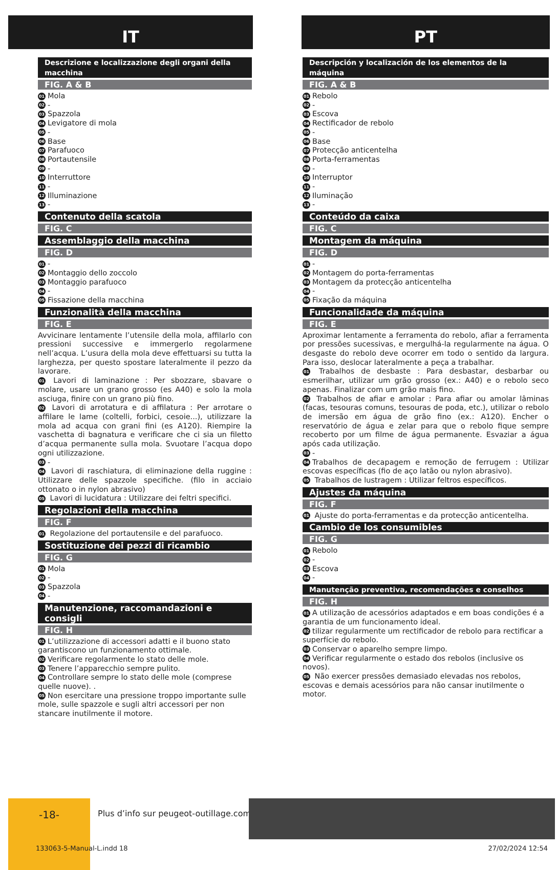IT
Descrizione e localizzazione degli organi della macchina
FIG. A & B
01 Mola
02 -
03 Spazzola
04 Levigatore di mola
05 -
06 Base
07 Parafuoco
08 Portautensile
09 -
10 Interruttore
11 -
12 Illuminazione
13 -
Contenuto della scatola
FIG. C
Assemblaggio della macchina
FIG. D
01 -
02 Montaggio dello zoccolo
03 Montaggio parafuoco
04 -
05 Fissazione della macchina
Funzionalità della macchina
FIG. E
Avvicinare lentamente l’utensile della mola, affilarlo con pressioni successive e immergerlo regolarmene nell’acqua. L’usura della mola deve effettuarsi su tutta la larghezza, per questo spostare lateralmente il pezzo da lavorare.
01 Lavori di laminazione : Per sbozzare, sbavare o molare, usare un grano grosso (es A40) e solo la mola asciuga, finire con un grano più fino.
02 Lavori di arrotatura e di affilatura : Per arrotare o affilare le lame (coltelli, forbici, cesoie...), utilizzare la mola ad acqua con grani fini (es A120). Riempire la vaschetta di bagnatura e verificare che ci sia un filetto d’acqua permanente sulla mola. Svuotare l’acqua dopo ogni utilizzazione.
03 -
04 Lavori di raschiatura, di eliminazione della ruggine : Utilizzare delle spazzole specifiche. (filo in acciaio ottonato o in nylon abrasivo)
05 Lavori di lucidatura : Utilizzare dei feltri specifici.
Regolazioni della macchina
FIG. F
01 Regolazione del portautensile e del parafuoco.
Sostituzione dei pezzi di ricambio
FIG. G
01 Mola
02 -
03 Spazzola
04 -
Manutenzione, raccomandazioni e consigli
FIG. H
01 L’utilizzazione di accessori adatti e il buono stato garantiscono un funzionamento ottimale.
02 Verificare regolarmente lo stato delle mole.
03 Tenere l’apparecchio sempre pulito.
04 Controllare sempre lo stato delle mole (comprese quelle nuove). .
05 Non esercitare una pressione troppo importante sulle mole, sulle spazzole e sugli altri accessori per non stancare inutilmente il motore.
PT
Descripción y localización de los elementos de la máquina
FIG. A & B
01 Rebolo
02 -
03 Escova
04 Rectificador de rebolo
05 -
06 Base
07 Protecção anticentelha
08 Porta-ferramentas
09 -
10 Interruptor
11 -
12 Iluminação
13 -
Conteúdo da caixa
FIG. C
Montagem da máquina
FIG. D
01 -
02 Montagem do porta-ferramentas
03 Montagem da protecção anticentelha
04 -
05 Fixação da máquina
Funcionalidade da máquina
FIG. E
Aproximar lentamente a ferramenta do rebolo, afiar a ferramenta por pressões sucessivas, e mergulhá-la regularmente na água. O desgaste do rebolo deve ocorrer em todo o sentido da largura. Para isso, deslocar lateralmente a peça a trabalhar.
01 Trabalhos de desbaste : Para desbastar, desbarbar ou esmerilhar, utilizar um grão grosso (ex.: A40) e o rebolo seco apenas. Finalizar com um grão mais fino.
02 Trabalhos de afiar e amolar : Para afiar ou amolar lâminas (facas, tesouras comuns, tesouras de poda, etc.), utilizar o rebolo de imersão em água de grão fino (ex.: A120). Encher o reservatório de água e zelar para que o rebolo fique sempre recoberto por um filme de água permanente. Esvaziar a água após cada utilização.
03 -
04 Trabalhos de decapagem e remoção de ferrugem : Utilizar escovas específicas (fio de aço latão ou nylon abrasivo).
05 Trabalhos de lustragem : Utilizar feltros específicos.
Ajustes da máquina
FIG. F
01 Ajuste do porta-ferramentas e da protecção anticentelha.
Cambio de los consumibles
FIG. G
01 Rebolo
02 -
03 Escova
04 -
Manutenção preventiva, recomendações e conselhos
FIG. H
01 A utilização de acessórios adaptados e em boas condições é a garantia de um funcionamento ideal.
02 tilizar regularmente um rectificador de rebolo para rectificar a superfície do rebolo.
03 Conservar o aparelho sempre limpo.
04 Verificar regularmente o estado dos rebolos (inclusive os novos).
05 Não exercer pressões demasiado elevadas nos rebolos, escovas e demais acessórios para não cansar inutilmente o motor.
-18-
Plus d’info sur peugeot-outillage.com
133063-5-Manual-L.indd 18 27/02/2024 12:54